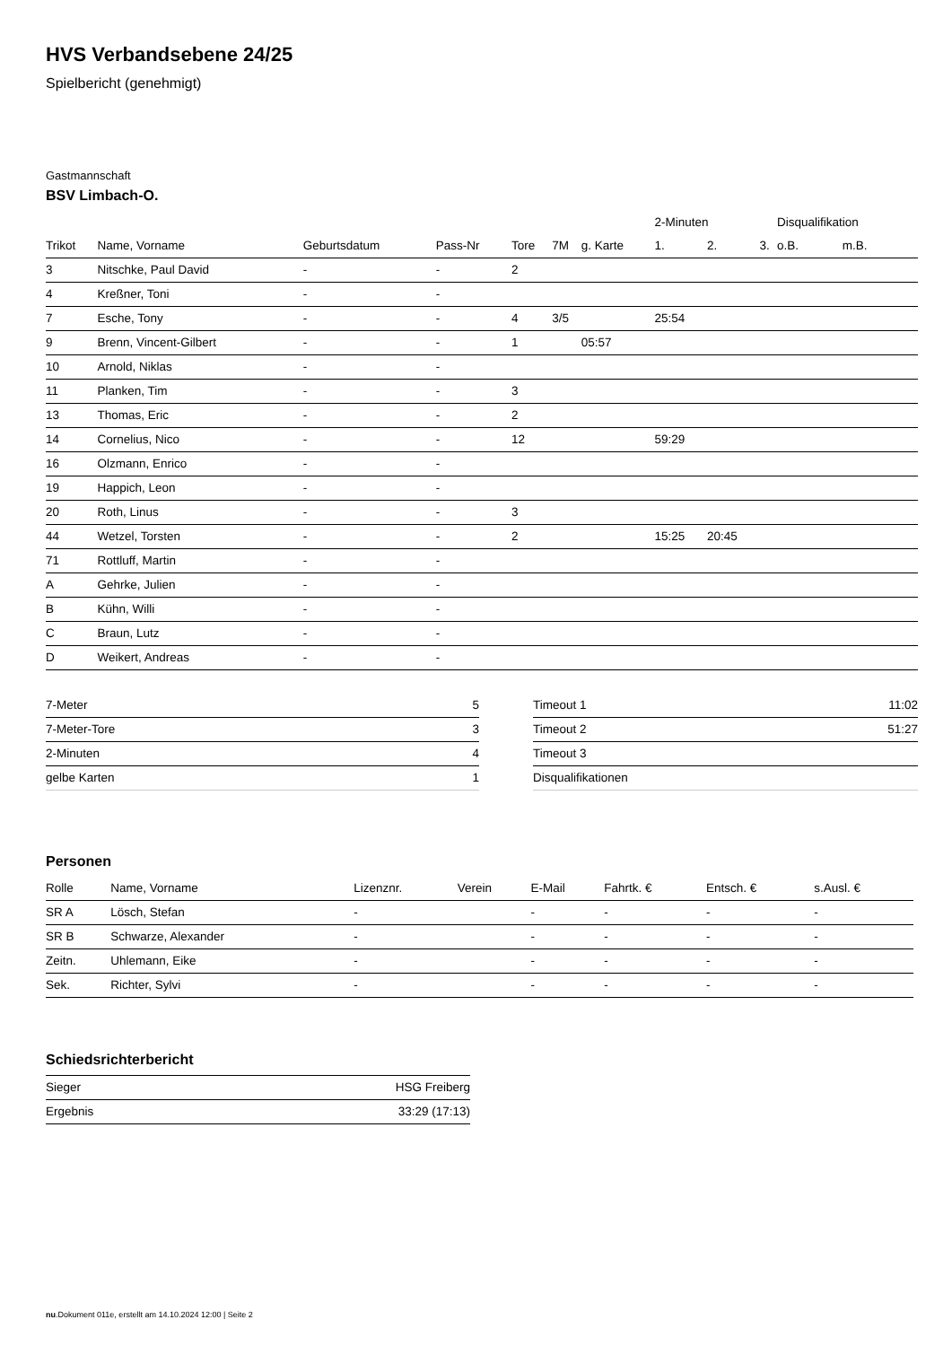HVS Verbandsebene 24/25
Spielbericht (genehmigt)
Gastmannschaft
BSV Limbach-O.
| | | | | | | | 2-Minuten | | | Disqualifikation | |
| --- | --- | --- | --- | --- | --- | --- | --- | --- | --- | --- | --- |
| Trikot | Name, Vorname | Geburtsdatum | Pass-Nr | Tore | 7M | g. Karte | 1. | 2. | 3. | o.B. | m.B. |
| 3 | Nitschke, Paul David | - | - | 2 | | | | | | | |
| 4 | Kreßner, Toni | - | - | | | | | | | | |
| 7 | Esche, Tony | - | - | 4 | 3/5 | | 25:54 | | | | |
| 9 | Brenn, Vincent-Gilbert | - | - | 1 | | 05:57 | | | | | |
| 10 | Arnold, Niklas | - | - | | | | | | | | |
| 11 | Planken, Tim | - | - | 3 | | | | | | | |
| 13 | Thomas, Eric | - | - | 2 | | | | | | | |
| 14 | Cornelius, Nico | - | - | 12 | | | 59:29 | | | | |
| 16 | Olzmann, Enrico | - | - | | | | | | | | |
| 19 | Happich, Leon | - | - | | | | | | | | |
| 20 | Roth, Linus | - | - | 3 | | | | | | | |
| 44 | Wetzel, Torsten | - | - | 2 | | | 15:25 | 20:45 | | | |
| 71 | Rottluff, Martin | - | - | | | | | | | | |
| A | Gehrke, Julien | - | - | | | | | | | | |
| B | Kühn, Willi | - | - | | | | | | | | |
| C | Braun, Lutz | - | - | | | | | | | | |
| D | Weikert, Andreas | - | - | | | | | | | | |
| 7-Meter | 5 |
| 7-Meter-Tore | 3 |
| 2-Minuten | 4 |
| gelbe Karten | 1 |
| Timeout 1 | 11:02 |
| Timeout 2 | 51:27 |
| Timeout 3 | |
| Disqualifikationen | |
Personen
| Rolle | Name, Vorname | Lizenznr. | Verein | E-Mail | Fahrtk. € | Entsch. € | s.Ausl. € |
| --- | --- | --- | --- | --- | --- | --- | --- |
| SR A | Lösch, Stefan | - | | - | - | - | - |
| SR B | Schwarze, Alexander | - | | - | - | - | - |
| Zeitn. | Uhlemann, Eike | - | | - | - | - | - |
| Sek. | Richter, Sylvi | - | | - | - | - | - |
Schiedsrichterbericht
| Sieger | HSG Freiberg |
| Ergebnis | 33:29 (17:13) |
nu.Dokument 011e, erstellt am 14.10.2024 12:00 | Seite 2